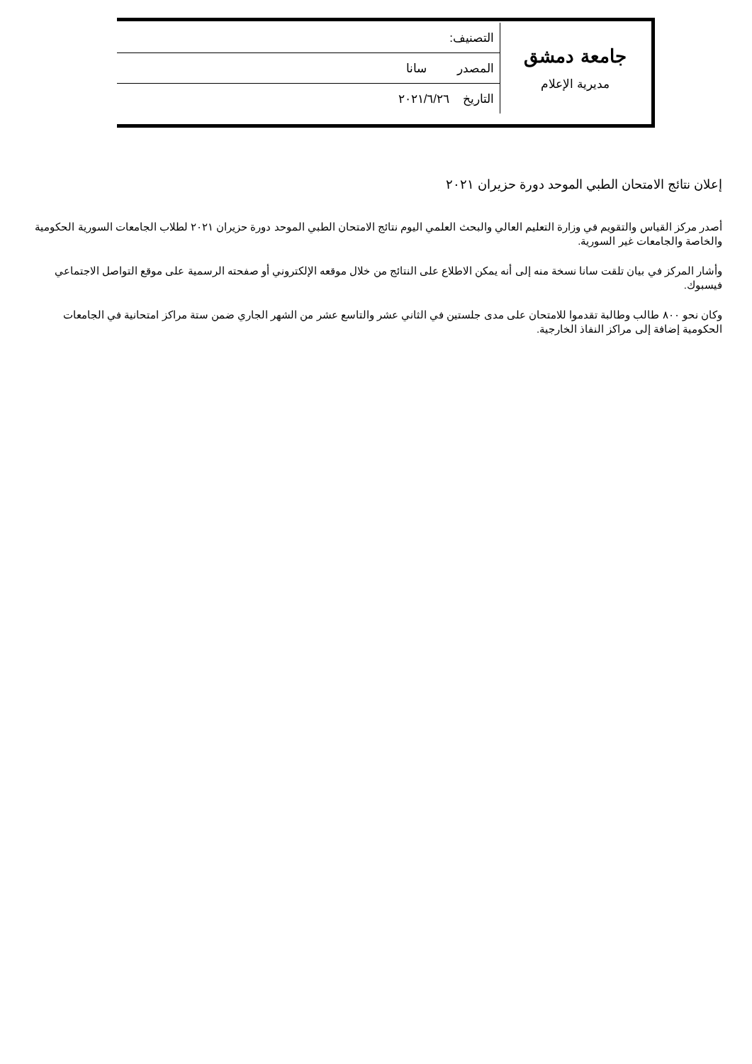| جامعة دمشق مديرية الإعلام | التصنيف: |
| | المصدر سانا |
| | التاريخ ٢٠٢١/٦/٢٦ |
إعلان نتائج الامتحان الطبي الموحد دورة حزيران ٢٠٢١
أصدر مركز القياس والتقويم في وزارة التعليم العالي والبحث العلمي اليوم نتائج الامتحان الطبي الموحد دورة حزيران ٢٠٢١ لطلاب الجامعات السورية الحكومية والخاصة والجامعات غير السورية.
وأشار المركز في بيان تلقت سانا نسخة منه إلى أنه يمكن الاطلاع على النتائج من خلال موقعه الإلكتروني أو صفحته الرسمية على موقع التواصل الاجتماعي فيسبوك.
وكان نحو ٨٠٠ طالب وطالبة تقدموا للامتحان على مدى جلستين في الثاني عشر والتاسع عشر من الشهر الجاري ضمن ستة مراكز امتحانية في الجامعات الحكومية إضافة إلى مراكز النفاذ الخارجية.